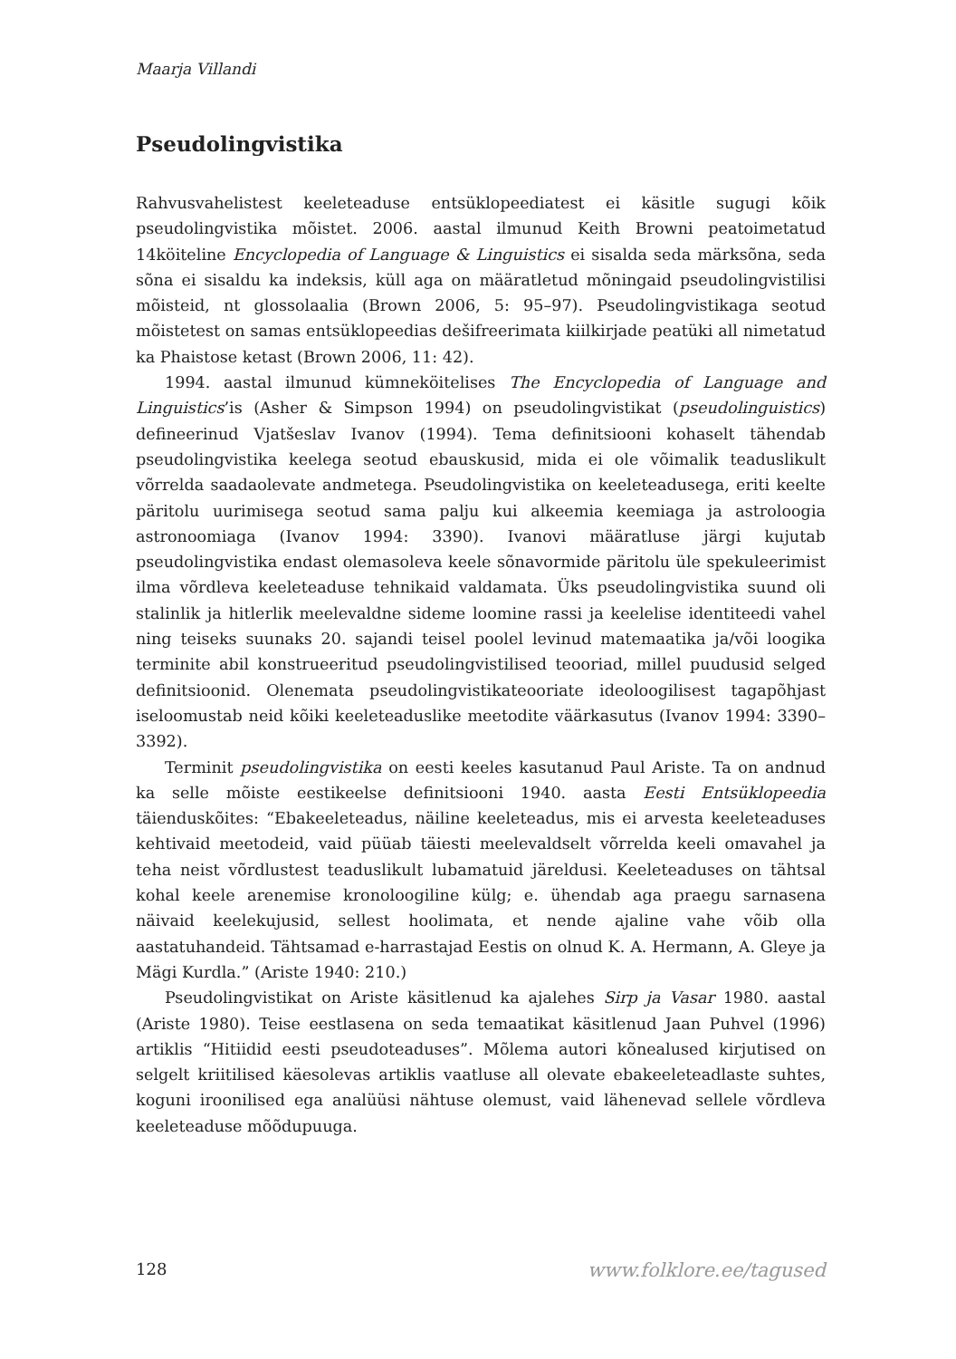Maarja Villandi
Pseudolingvistika
Rahvusvahelistest keeleteaduse entsüklopeediatest ei käsitle sugugi kõik pseudolingvistika mõistet. 2006. aastal ilmunud Keith Browni peatoimetatud 14köiteline Encyclopedia of Language & Linguistics ei sisalda seda märksõna, seda sõna ei sisaldu ka indeksis, küll aga on määratletud mõningaid pseudolingvistilisi mõisteid, nt glossolaalia (Brown 2006, 5: 95–97). Pseudolingvistikaga seotud mõistetest on samas entsüklopeedias dešifreerimata kiilkirjade peatüki all nimetatud ka Phaistose ketast (Brown 2006, 11: 42).
1994. aastal ilmunud kümneköitelises The Encyclopedia of Language and Linguistics’is (Asher & Simpson 1994) on pseudolingvistikat (pseudolinguistics) defineerinud Vjatšeslav Ivanov (1994). Tema definitsiooni kohaselt tähendab pseudolingvistika keelega seotud ebauskusid, mida ei ole võimalik teaduslikult võrrelda saadaolevate andmetega. Pseudolingvistika on keeleteadusega, eriti keelte päritolu uurimisega seotud sama palju kui alkeemia keemiaga ja astroloogia astronoomiaga (Ivanov 1994: 3390). Ivanovi määratluse järgi kujutab pseudolingvistika endast olemasoleva keele sõnavormide päritolu üle spekuleerimist ilma võrdleva keeleteaduse tehnikaid valdamata. Üks pseudolingvistika suund oli stalinlik ja hitlerlik meelevaldne sideme loomine rassi ja keelelise identiteedi vahel ning teiseks suunaks 20. sajandi teisel poolel levinud matemaatika ja/või loogika terminite abil konstrueeritud pseudolingvistilised teooriad, millel puudusid selged definitsioonid. Olenemata pseudolingvistikateooriate ideoloogilisest tagapõhjast iseloomustab neid kõiki keeleteaduslike meetodite väärkasutus (Ivanov 1994: 3390–3392).
Terminit pseudolingvistika on eesti keeles kasutanud Paul Ariste. Ta on andnud ka selle mõiste eestikeelse definitsiooni 1940. aasta Eesti Entsüklopeedia täienduskõites: “Ebakeeleteadus, näiline keeleteadus, mis ei arvesta keeleteaduses kehtivaid meetodeid, vaid püüab täiesti meelevaldselt võrrelda keeli omavahel ja teha neist võrdlustest teaduslikult lubamatuid järeldusi. Keeleteaduses on tähtsal kohal keele arenemise kronoloogiline külg; e. ühendab aga praegu sarnasena näivaid keelekujusid, sellest hoolimata, et nende ajaline vahe võib olla aastatuhandeid. Tähtsamad e-harrastajad Eestis on olnud K. A. Hermann, A. Gleye ja Mägi Kurdla.” (Ariste 1940: 210.)
Pseudolingvistikat on Ariste käsitlenud ka ajalehes Sirp ja Vasar 1980. aastal (Ariste 1980). Teise eestlasena on seda temaatikat käsitlenud Jaan Puhvel (1996) artiklis “Hitiidid eesti pseudoteaduses”. Mõlema autori kõnealused kirjutised on selgelt kriitilised käesolevas artiklis vaatluse all olevate ebakeeleteadlaste suhtes, koguni iroonilised ega analüüsi nähtuse olemust, vaid lähenevad sellele võrdleva keeleteaduse mõõdupuuga.
128 www.folklore.ee/tagused